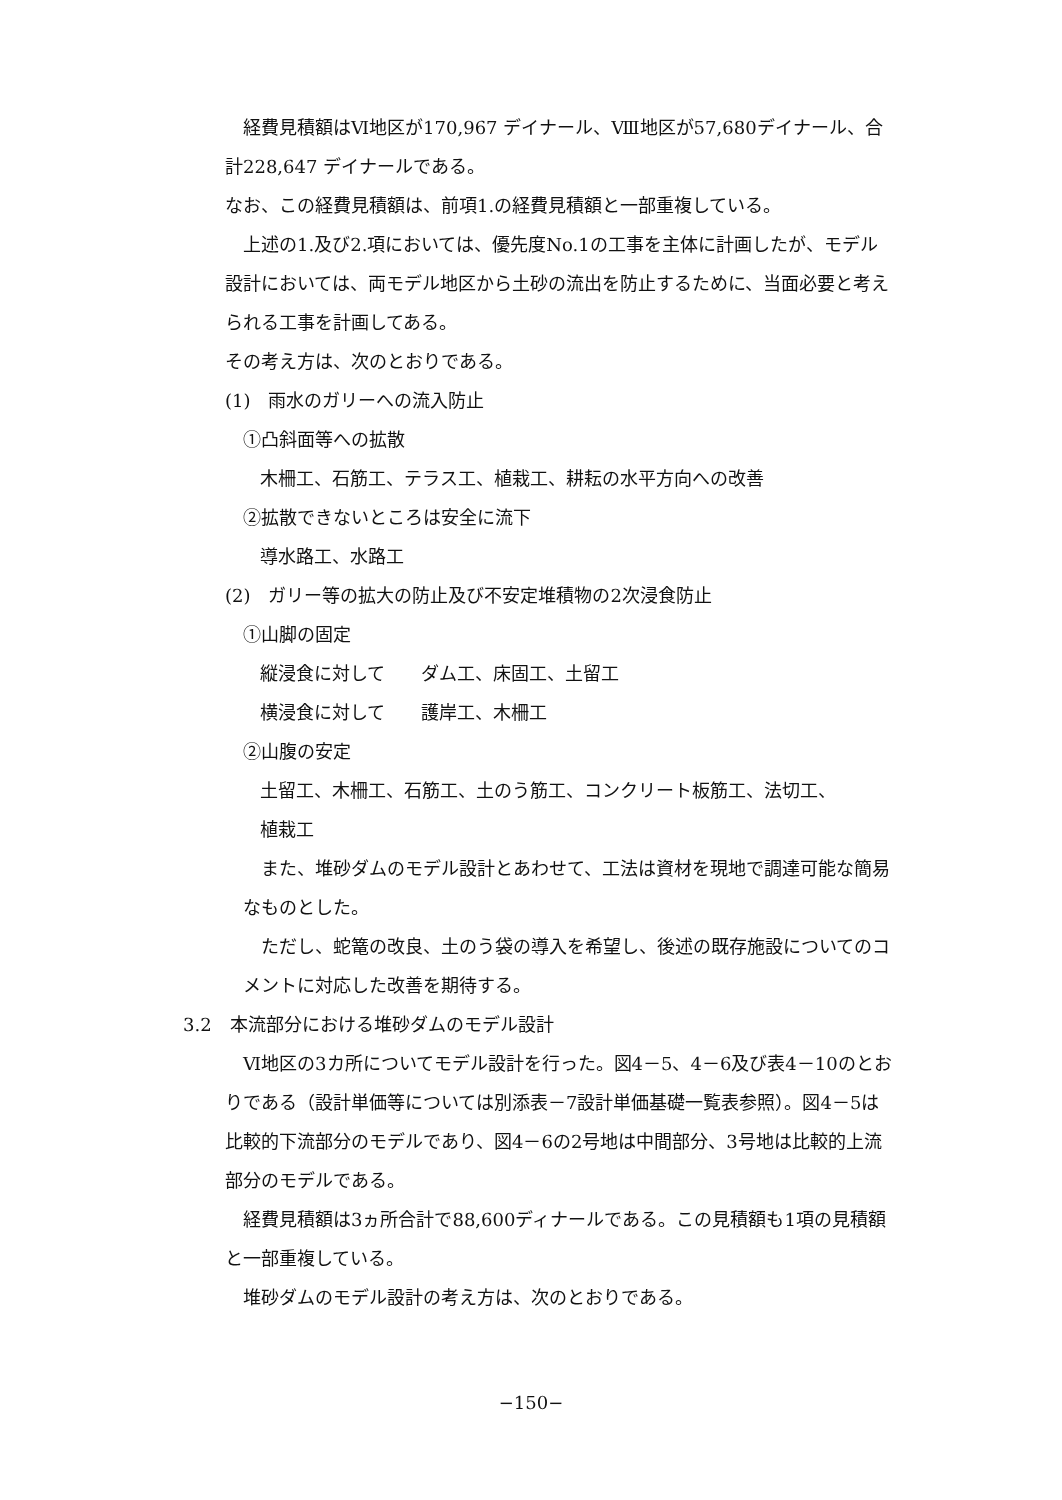経費見積額はⅥ地区が170,967 デイナール、Ⅷ地区が57,680デイナール、合計228,647 デイナールである。
なお、この経費見積額は、前項1.の経費見積額と一部重複している。
　上述の1.及び2.項においては、優先度No.1の工事を主体に計画したが、モデル設計においては、両モデル地区から土砂の流出を防止するために、当面必要と考えられる工事を計画してある。
その考え方は、次のとおりである。
(1)　雨水のガリーへの流入防止
①凸斜面等への拡散
木柵工、石筋工、テラス工、植栽工、耕耘の水平方向への改善
②拡散できないところは安全に流下
導水路工、水路工
(2)　ガリー等の拡大の防止及び不安定堆積物の2次浸食防止
①山脚の固定
縦浸食に対して　　ダム工、床固工、土留工
横浸食に対して　　護岸工、木柵工
②山腹の安定
土留工、木柵工、石筋工、土のう筋工、コンクリート板筋工、法切工、
植栽工
　また、堆砂ダムのモデル設計とあわせて、工法は資材を現地で調達可能な簡易なものとした。
　ただし、蛇篭の改良、土のう袋の導入を希望し、後述の既存施設についてのコメントに対応した改善を期待する。
3.2　本流部分における堆砂ダムのモデル設計
　Ⅵ地区の3カ所についてモデル設計を行った。図4－5、4－6及び表4－10のとおりである（設計単価等については別添表－7設計単価基礎一覧表参照）。図4－5は比較的下流部分のモデルであり、図4－6の2号地は中間部分、3号地は比較的上流部分のモデルである。
　経費見積額は3ヵ所合計で88,600ディナールである。この見積額も1項の見積額と一部重複している。
　堆砂ダムのモデル設計の考え方は、次のとおりである。
−150−